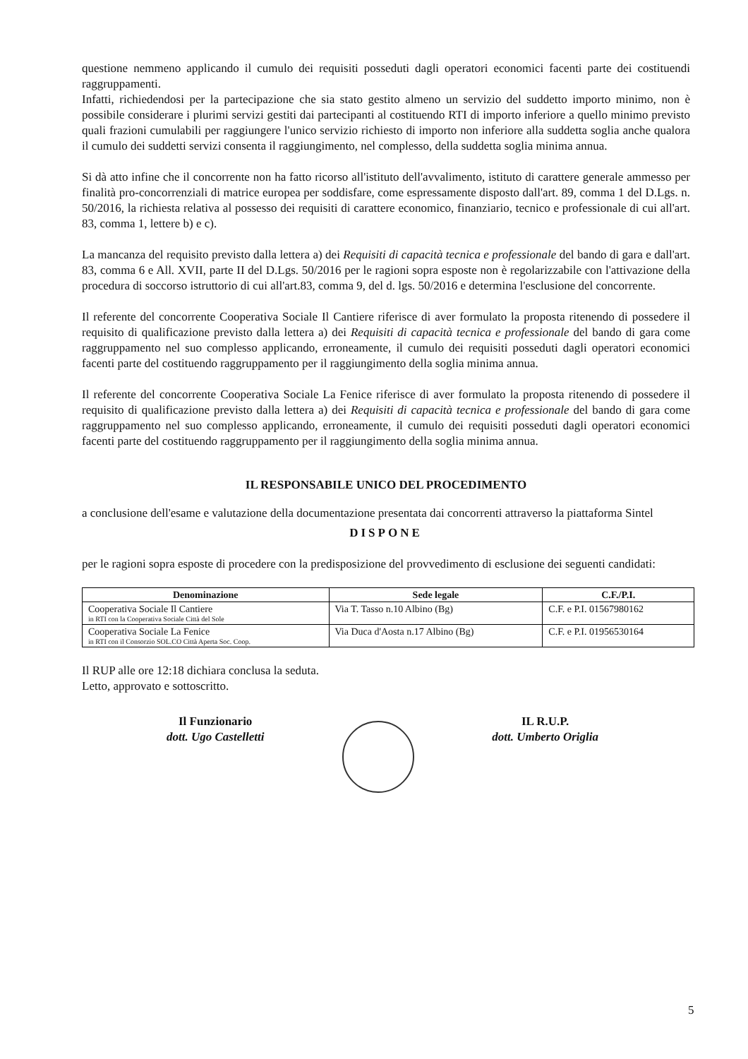questione nemmeno applicando il cumulo dei requisiti posseduti dagli operatori economici facenti parte dei costituendi raggruppamenti.
Infatti, richiedendosi per la partecipazione che sia stato gestito almeno un servizio del suddetto importo minimo, non è possibile considerare i plurimi servizi gestiti dai partecipanti al costituendo RTI di importo inferiore a quello minimo previsto quali frazioni cumulabili per raggiungere l'unico servizio richiesto di importo non inferiore alla suddetta soglia anche qualora il cumulo dei suddetti servizi consenta il raggiungimento, nel complesso, della suddetta soglia minima annua.
Si dà atto infine che il concorrente non ha fatto ricorso all'istituto dell'avvalimento, istituto di carattere generale ammesso per finalità pro-concorrenziali di matrice europea per soddisfare, come espressamente disposto dall'art. 89, comma 1 del D.Lgs. n. 50/2016, la richiesta relativa al possesso dei requisiti di carattere economico, finanziario, tecnico e professionale di cui all'art. 83, comma 1, lettere b) e c).
La mancanza del requisito previsto dalla lettera a) dei Requisiti di capacità tecnica e professionale del bando di gara e dall'art. 83, comma 6 e All. XVII, parte II del D.Lgs. 50/2016 per le ragioni sopra esposte non è regolarizzabile con l'attivazione della procedura di soccorso istruttorio di cui all'art.83, comma 9, del d. lgs. 50/2016 e determina l'esclusione del concorrente.
Il referente del concorrente Cooperativa Sociale Il Cantiere riferisce di aver formulato la proposta ritenendo di possedere il requisito di qualificazione previsto dalla lettera a) dei Requisiti di capacità tecnica e professionale del bando di gara come raggruppamento nel suo complesso applicando, erroneamente, il cumulo dei requisiti posseduti dagli operatori economici facenti parte del costituendo raggruppamento per il raggiungimento della soglia minima annua.
Il referente del concorrente Cooperativa Sociale La Fenice riferisce di aver formulato la proposta ritenendo di possedere il requisito di qualificazione previsto dalla lettera a) dei Requisiti di capacità tecnica e professionale del bando di gara come raggruppamento nel suo complesso applicando, erroneamente, il cumulo dei requisiti posseduti dagli operatori economici facenti parte del costituendo raggruppamento per il raggiungimento della soglia minima annua.
IL RESPONSABILE UNICO DEL PROCEDIMENTO
a conclusione dell'esame e valutazione della documentazione presentata dai concorrenti attraverso la piattaforma Sintel
DISPONE
per le ragioni sopra esposte di procedere con la predisposizione del provvedimento di esclusione dei seguenti candidati:
| Denominazione | Sede legale | C.F./P.I. |
| --- | --- | --- |
| Cooperativa Sociale Il Cantiere in RTI con la Cooperativa Sociale Città del Sole | Via T. Tasso n.10 Albino (Bg) | C.F. e P.I. 01567980162 |
| Cooperativa Sociale La Fenice in RTI con il Consorzio SOL.CO Città Aperta Soc. Coop. | Via Duca d'Aosta n.17 Albino (Bg) | C.F. e P.I. 01956530164 |
Il RUP alle ore 12:18 dichiara conclusa la seduta.
Letto, approvato e sottoscritto.
Il Funzionario
dott. Ugo Castelletti
IL R.U.P.
dott. Umberto Origlia
5